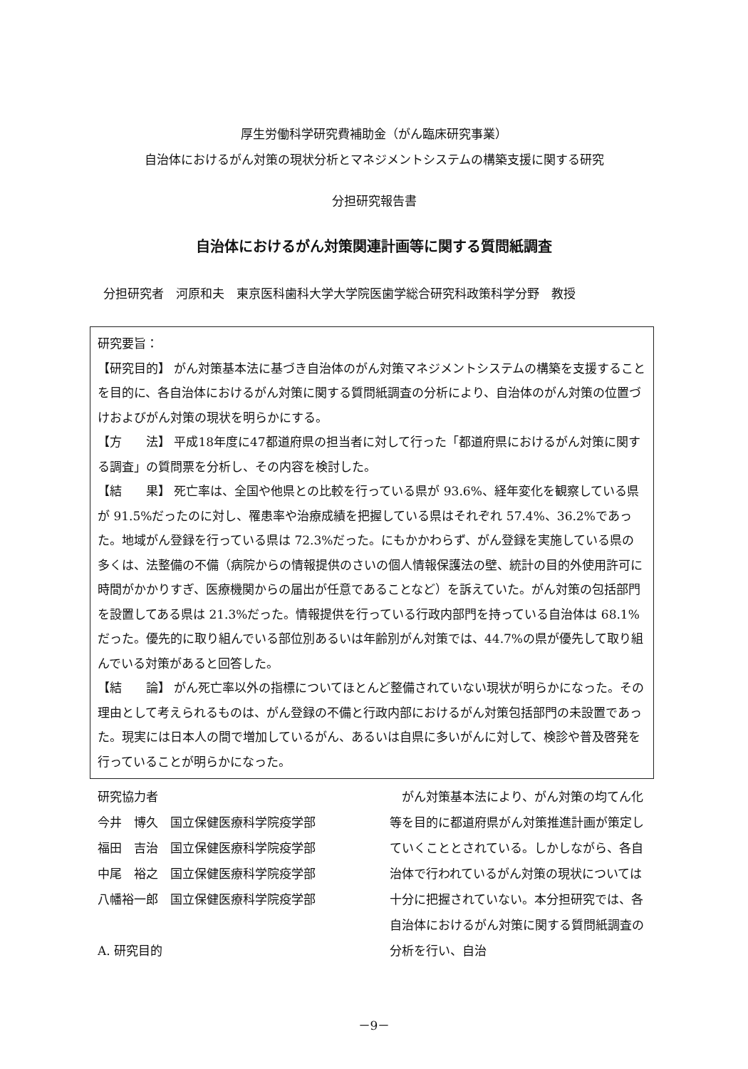厚生労働科学研究費補助金（がん臨床研究事業）
自治体におけるがん対策の現状分析とマネジメントシステムの構築支援に関する研究
分担研究報告書
自治体におけるがん対策関連計画等に関する質問紙調査
分担研究者　河原和夫　東京医科歯科大学大学院医歯学総合研究科政策科学分野　教授
研究要旨：
【研究目的】 がん対策基本法に基づき自治体のがん対策マネジメントシステムの構築を支援することを目的に、各自治体におけるがん対策に関する質問紙調査の分析により、自治体のがん対策の位置づけおよびがん対策の現状を明らかにする。
【方　　法】 平成18年度に47都道府県の担当者に対して行った「都道府県におけるがん対策に関する調査」の質問票を分析し、その内容を検討した。
【結　　果】 死亡率は、全国や他県との比較を行っている県が 93.6%、経年変化を観察している県が 91.5%だったのに対し、罹患率や治療成績を把握している県はそれぞれ 57.4%、36.2%であった。地域がん登録を行っている県は 72.3%だった。にもかかわらず、がん登録を実施している県の多くは、法整備の不備（病院からの情報提供のさいの個人情報保護法の壁、統計の目的外使用許可に時間がかかりすぎ、医療機関からの届出が任意であることなど）を訴えていた。がん対策の包括部門を設置してある県は 21.3%だった。情報提供を行っている行政内部門を持っている自治体は 68.1%だった。優先的に取り組んでいる部位別あるいは年齢別がん対策では、44.7%の県が優先して取り組んでいる対策があると回答した。
【結　　論】 がん死亡率以外の指標についてほとんど整備されていない現状が明らかになった。その理由として考えられるものは、がん登録の不備と行政内部におけるがん対策包括部門の未設置であった。現実には日本人の間で増加しているがん、あるいは自県に多いがんに対して、検診や普及啓発を行っていることが明らかになった。
研究協力者
今井　博久　国立保健医療科学院疫学部
福田　吉治　国立保健医療科学院疫学部
中尾　裕之　国立保健医療科学院疫学部
八幡裕一郎　国立保健医療科学院疫学部
A. 研究目的
　がん対策基本法により、がん対策の均てん化等を目的に都道府県がん対策推進計画が策定していくこととされている。しかしながら、各自治体で行われているがん対策の現状については十分に把握されていない。本分担研究では、各自治体におけるがん対策に関する質問紙調査の分析を行い、自治
－9－